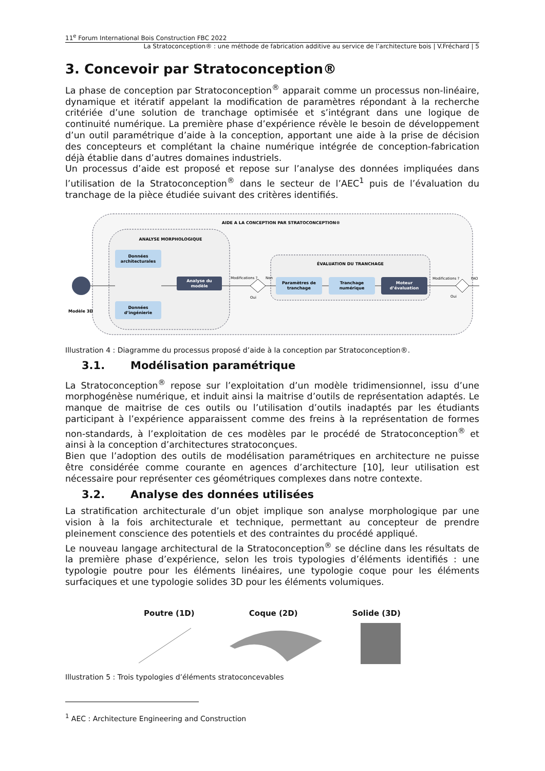11<sup>e</sup> Forum International Bois Construction FBC 2022
La Stratoconception® : une méthode de fabrication additive au service de l’architecture bois | V.Fréchard | 5
3. Concevoir par Stratoconception®
La phase de conception par Stratoconception<sup>®</sup> apparait comme un processus non-linéaire, dynamique et itératif appelant la modification de paramètres répondant à la recherche critériée d’une solution de tranchage optimisée et s’intégrant dans une logique de continuité numérique. La première phase d’expérience révèle le besoin de développement d’un outil paramétrique d’aide à la conception, apportant une aide à la prise de décision des concepteurs et complétant la chaine numérique intégrée de conception-fabrication déjà établie dans d’autres domaines industriels.
Un processus d’aide est proposé et repose sur l’analyse des données impliquées dans l’utilisation de la Stratoconception<sup>®</sup> dans le secteur de l’AEC<sup>1</sup> puis de l’évaluation du tranchage de la pièce étudiée suivant des critères identifiés.
AIDE A LA CONCEPTION PAR STRATOCONCEPTION®
ANALYSE MORPHOLOGIQUE
ÉVALUATION DU TRANCHAGE
Modèle 3D
Données
architecturales
Données
d’ingénierie
Analyse du
modèle
Modifications ?
Non
Oui
Paramètres de
tranchage
Tranchage
numérique
Moteur
d’évaluation
Modifications ?
FAO
Oui
Illustration 4 : Diagramme du processus proposé d’aide à la conception par Stratoconception®.
3.1. Modélisation paramétrique
La Stratoconception<sup>®</sup> repose sur l’exploitation d’un modèle tridimensionnel, issu d’une morphogénèse numérique, et induit ainsi la maitrise d’outils de représentation adaptés. Le manque de maitrise de ces outils ou l’utilisation d’outils inadaptés par les étudiants participant à l’expérience apparaissent comme des freins à la représentation de formes non-standards, à l’exploitation de ces modèles par le procédé de Stratoconception<sup>®</sup> et ainsi à la conception d’architectures stratoconçues.
Bien que l’adoption des outils de modélisation paramétriques en architecture ne puisse être considérée comme courante en agences d’architecture [10], leur utilisation est nécessaire pour représenter ces géométriques complexes dans notre contexte.
3.2. Analyse des données utilisées
La stratification architecturale d’un objet implique son analyse morphologique par une vision à la fois architecturale et technique, permettant au concepteur de prendre pleinement conscience des potentiels et des contraintes du procédé appliqué.
Le nouveau langage architectural de la Stratoconception<sup>®</sup> se décline dans les résultats de la première phase d’expérience, selon les trois typologies d’éléments identifiés : une typologie poutre pour les éléments linéaires, une typologie coque pour les éléments surfaciques et une typologie solides 3D pour les éléments volumiques.
Poutre (1D) Coque (2D) Solide (3D)
Illustration 5 : Trois typologies d’éléments stratoconcevables
<sup>1</sup> AEC : Architecture Engineering and Construction